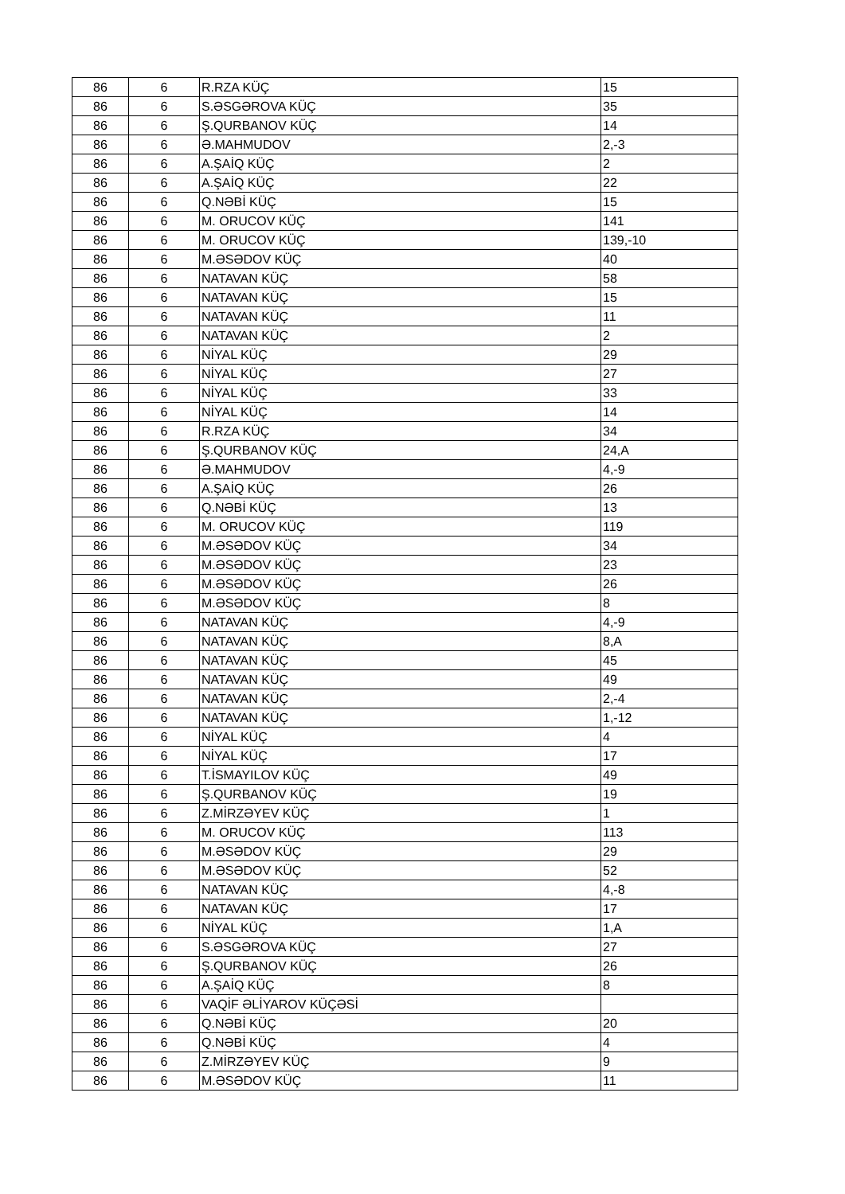| 86 | 6 | R.RZA KÜÇ | 15 |
| 86 | 6 | S.ƏSGƏROVA KÜÇ | 35 |
| 86 | 6 | Ş.QURBANOV KÜÇ | 14 |
| 86 | 6 | Ə.MAHMUDOV | 2,-3 |
| 86 | 6 | A.ŞAİQ KÜÇ | 2 |
| 86 | 6 | A.ŞAİQ KÜÇ | 22 |
| 86 | 6 | Q.NƏBİ KÜÇ | 15 |
| 86 | 6 | M. ORUCOV KÜÇ | 141 |
| 86 | 6 | M. ORUCOV KÜÇ | 139,-10 |
| 86 | 6 | M.ƏSƏDOV KÜÇ | 40 |
| 86 | 6 | NATAVAN KÜÇ | 58 |
| 86 | 6 | NATAVAN KÜÇ | 15 |
| 86 | 6 | NATAVAN KÜÇ | 11 |
| 86 | 6 | NATAVAN KÜÇ | 2 |
| 86 | 6 | NİYAL KÜÇ | 29 |
| 86 | 6 | NİYAL KÜÇ | 27 |
| 86 | 6 | NİYAL KÜÇ | 33 |
| 86 | 6 | NİYAL KÜÇ | 14 |
| 86 | 6 | R.RZA KÜÇ | 34 |
| 86 | 6 | Ş.QURBANOV KÜÇ | 24,A |
| 86 | 6 | Ə.MAHMUDOV | 4,-9 |
| 86 | 6 | A.ŞAİQ KÜÇ | 26 |
| 86 | 6 | Q.NƏBİ KÜÇ | 13 |
| 86 | 6 | M. ORUCOV KÜÇ | 119 |
| 86 | 6 | M.ƏSƏDOV KÜÇ | 34 |
| 86 | 6 | M.ƏSƏDOV KÜÇ | 23 |
| 86 | 6 | M.ƏSƏDOV KÜÇ | 26 |
| 86 | 6 | M.ƏSƏDOV KÜÇ | 8 |
| 86 | 6 | NATAVAN KÜÇ | 4,-9 |
| 86 | 6 | NATAVAN KÜÇ | 8,A |
| 86 | 6 | NATAVAN KÜÇ | 45 |
| 86 | 6 | NATAVAN KÜÇ | 49 |
| 86 | 6 | NATAVAN KÜÇ | 2,-4 |
| 86 | 6 | NATAVAN KÜÇ | 1,-12 |
| 86 | 6 | NİYAL KÜÇ | 4 |
| 86 | 6 | NİYAL KÜÇ | 17 |
| 86 | 6 | T.İSMAYILOV KÜÇ | 49 |
| 86 | 6 | Ş.QURBANOV KÜÇ | 19 |
| 86 | 6 | Z.MİRZƏYEV KÜÇ | 1 |
| 86 | 6 | M. ORUCOV KÜÇ | 113 |
| 86 | 6 | M.ƏSƏDOV KÜÇ | 29 |
| 86 | 6 | M.ƏSƏDOV KÜÇ | 52 |
| 86 | 6 | NATAVAN KÜÇ | 4,-8 |
| 86 | 6 | NATAVAN KÜÇ | 17 |
| 86 | 6 | NİYAL KÜÇ | 1,A |
| 86 | 6 | S.ƏSGƏROVA KÜÇ | 27 |
| 86 | 6 | Ş.QURBANOV KÜÇ | 26 |
| 86 | 6 | A.ŞAİQ KÜÇ | 8 |
| 86 | 6 | VAQİF ƏLİYAROV KÜÇƏSİ | |
| 86 | 6 | Q.NƏBİ KÜÇ | 20 |
| 86 | 6 | Q.NƏBİ KÜÇ | 4 |
| 86 | 6 | Z.MİRZƏYEV KÜÇ | 9 |
| 86 | 6 | M.ƏSƏDOV KÜÇ | 11 |